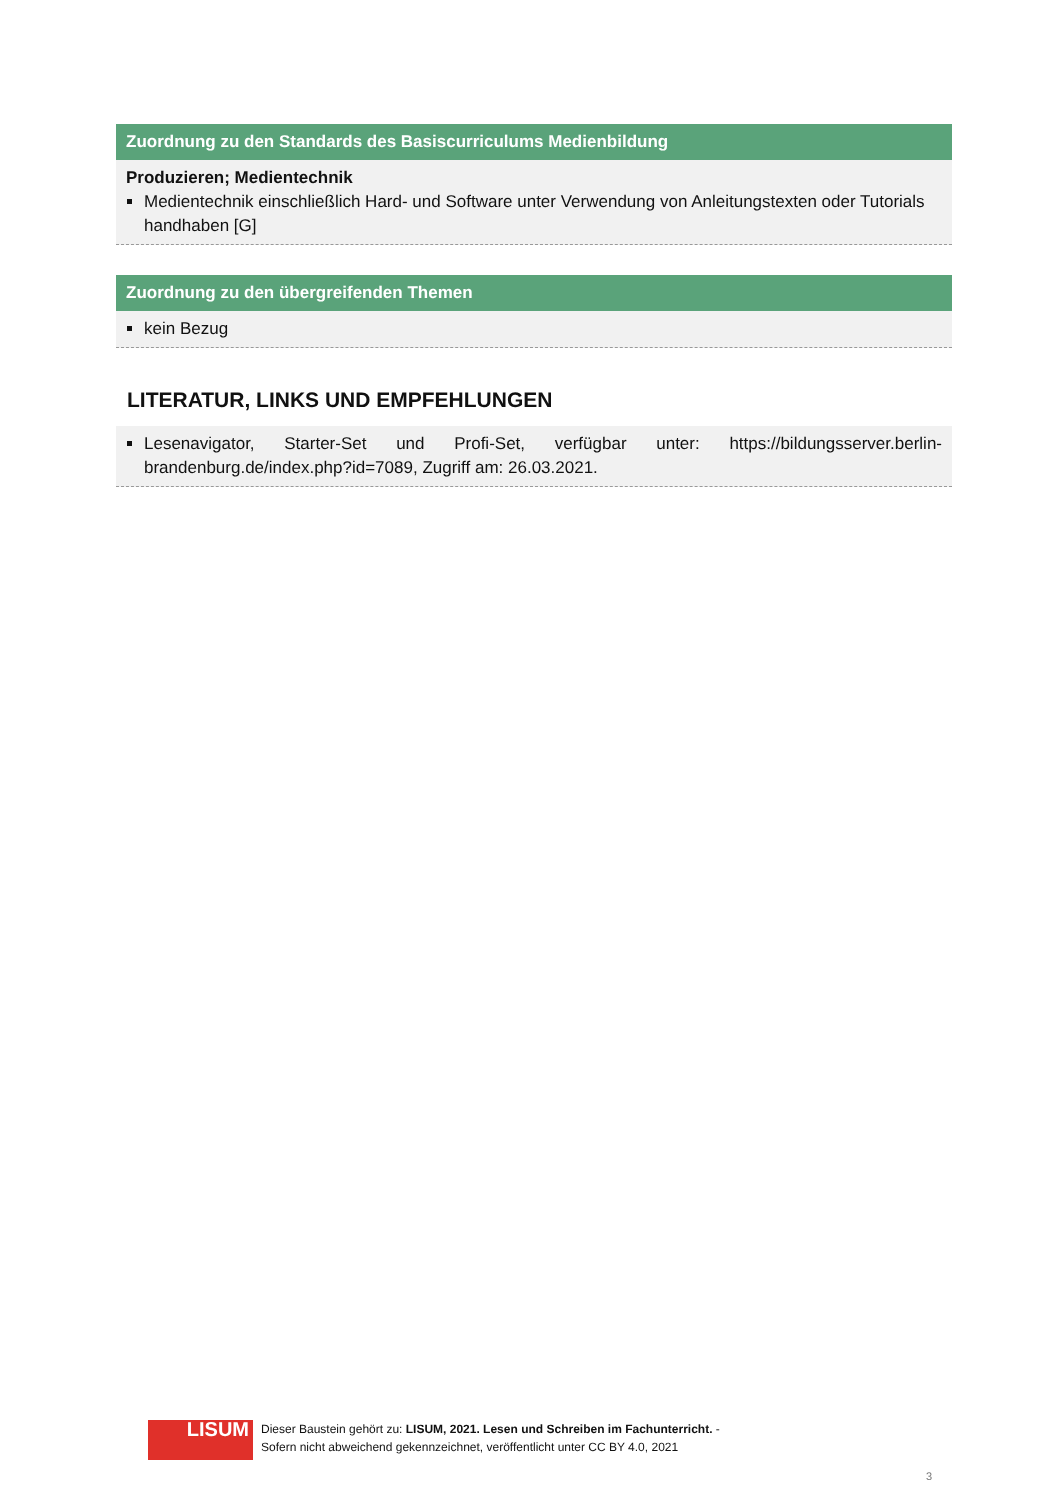Zuordnung zu den Standards des Basiscurriculums Medienbildung
Produzieren; Medientechnik
Medientechnik einschließlich Hard- und Software unter Verwendung von Anleitungstexten oder Tutorials handhaben [G]
Zuordnung zu den übergreifenden Themen
kein Bezug
LITERATUR, LINKS UND EMPFEHLUNGEN
Lesenavigator, Starter-Set und Profi-Set, verfügbar unter: https://bildungsserver.berlin-brandenburg.de/index.php?id=7089, Zugriff am: 26.03.2021.
LISUM
Dieser Baustein gehört zu: LISUM, 2021. Lesen und Schreiben im Fachunterricht. -
Sofern nicht abweichend gekennzeichnet, veröffentlicht unter CC BY 4.0, 2021
3